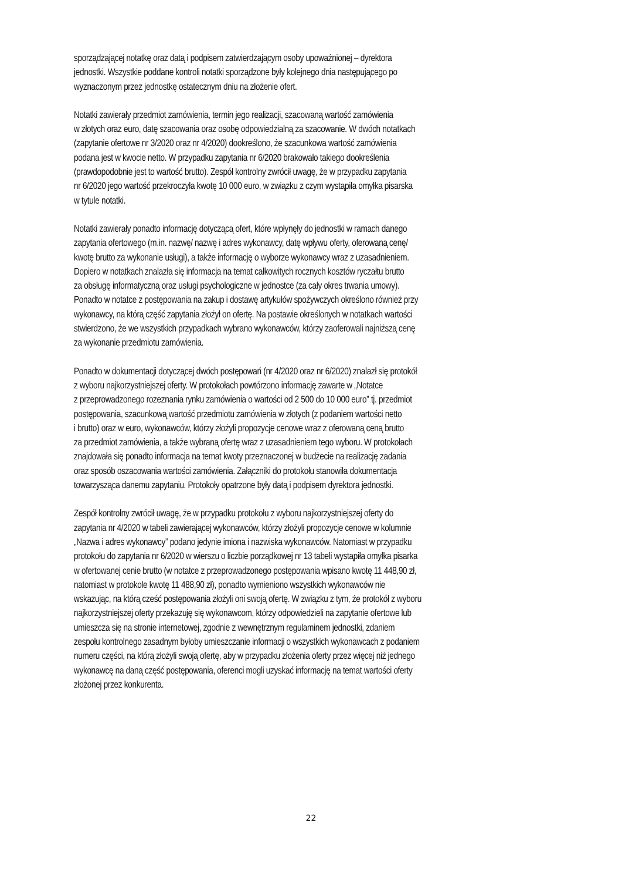sporządzającej notatkę oraz datą i podpisem zatwierdzającym osoby upoważnionej – dyrektora
jednostki. Wszystkie poddane kontroli notatki sporządzone były kolejnego dnia następującego po
wyznaczonym przez jednostkę ostatecznym dniu na złożenie ofert.
Notatki zawierały przedmiot zamówienia, termin jego realizacji, szacowaną wartość zamówienia
w złotych oraz euro, datę szacowania oraz osobę odpowiedzialną za szacowanie. W dwóch notatkach
(zapytanie ofertowe nr 3/2020 oraz nr 4/2020) dookreślono, że szacunkowa wartość zamówienia
podana jest w kwocie netto. W przypadku zapytania nr 6/2020 brakowało takiego dookreślenia
(prawdopodobnie jest to wartość brutto). Zespół kontrolny zwrócił uwagę, że w przypadku zapytania
nr 6/2020 jego wartość przekroczyła kwotę 10 000 euro, w związku z czym wystąpiła omyłka pisarska
w tytule notatki.
Notatki zawierały ponadto informację dotyczącą ofert, które wpłynęły do jednostki w ramach danego
zapytania ofertowego (m.in. nazwę/ nazwę i adres wykonawcy, datę wpływu oferty, oferowaną cenę/
kwotę brutto za wykonanie usługi), a także informację o wyborze wykonawcy wraz z uzasadnieniem.
Dopiero w notatkach znalazła się informacja na temat całkowitych rocznych kosztów ryczałtu brutto
za obsługę informatyczną oraz usługi psychologiczne w jednostce (za cały okres trwania umowy).
Ponadto w notatce z postępowania na zakup i dostawę artykułów spożywczych określono również przy
wykonawcy, na którą część zapytania złożył on ofertę. Na postawie określonych w notatkach wartości
stwierdzono, że we wszystkich przypadkach wybrano wykonawców, którzy zaoferowali najniższą cenę
za wykonanie przedmiotu zamówienia.
Ponadto w dokumentacji dotyczącej dwóch postępowań (nr 4/2020 oraz nr 6/2020) znalazł się protokół
z wyboru najkorzystniejszej oferty. W protokołach powtórzono informację zawarte w „Notatce
z przeprowadzonego rozeznania rynku zamówienia o wartości od 2 500 do 10 000 euro” tj. przedmiot
postępowania, szacunkową wartość przedmiotu zamówienia w złotych (z podaniem wartości netto
i brutto) oraz w euro, wykonawców, którzy złożyli propozycje cenowe wraz z oferowaną ceną brutto
za przedmiot zamówienia, a także wybraną ofertę wraz z uzasadnieniem tego wyboru. W protokołach
znajdowała się ponadto informacja na temat kwoty przeznaczonej w budżecie na realizację zadania
oraz sposób oszacowania wartości zamówienia. Załączniki do protokołu stanowiła dokumentacja
towarzysząca danemu zapytaniu. Protokoły opatrzone były datą i podpisem dyrektora jednostki.
Zespół kontrolny zwrócił uwagę, że w przypadku protokołu z wyboru najkorzystniejszej oferty do
zapytania nr 4/2020 w tabeli zawierającej wykonawców, którzy złożyli propozycje cenowe w kolumnie
„Nazwa i adres wykonawcy” podano jedynie imiona i nazwiska wykonawców. Natomiast w przypadku
protokołu do zapytania nr 6/2020 w wierszu o liczbie porządkowej nr 13 tabeli wystąpiła omyłka pisarka
w ofertowanej cenie brutto (w notatce z przeprowadzonego postępowania wpisano kwotę 11 448,90 zł,
natomiast w protokole kwotę 11 488,90 zł), ponadto wymieniono wszystkich wykonawców nie
wskazując, na którą cześć postępowania złożyli oni swoją ofertę. W związku z tym, że protokół z wyboru
najkorzystniejszej oferty przekazuję się wykonawcom, którzy odpowiedzieli na zapytanie ofertowe lub
umieszcza się na stronie internetowej, zgodnie z wewnętrznym regulaminem jednostki, zdaniem
zespołu kontrolnego zasadnym byłoby umieszczanie informacji o wszystkich wykonawcach z podaniem
numeru części, na którą złożyli swoją ofertę, aby w przypadku złożenia oferty przez więcej niż jednego
wykonawcę na daną część postępowania, oferenci mogli uzyskać informację na temat wartości oferty
złożonej przez konkurenta.
22